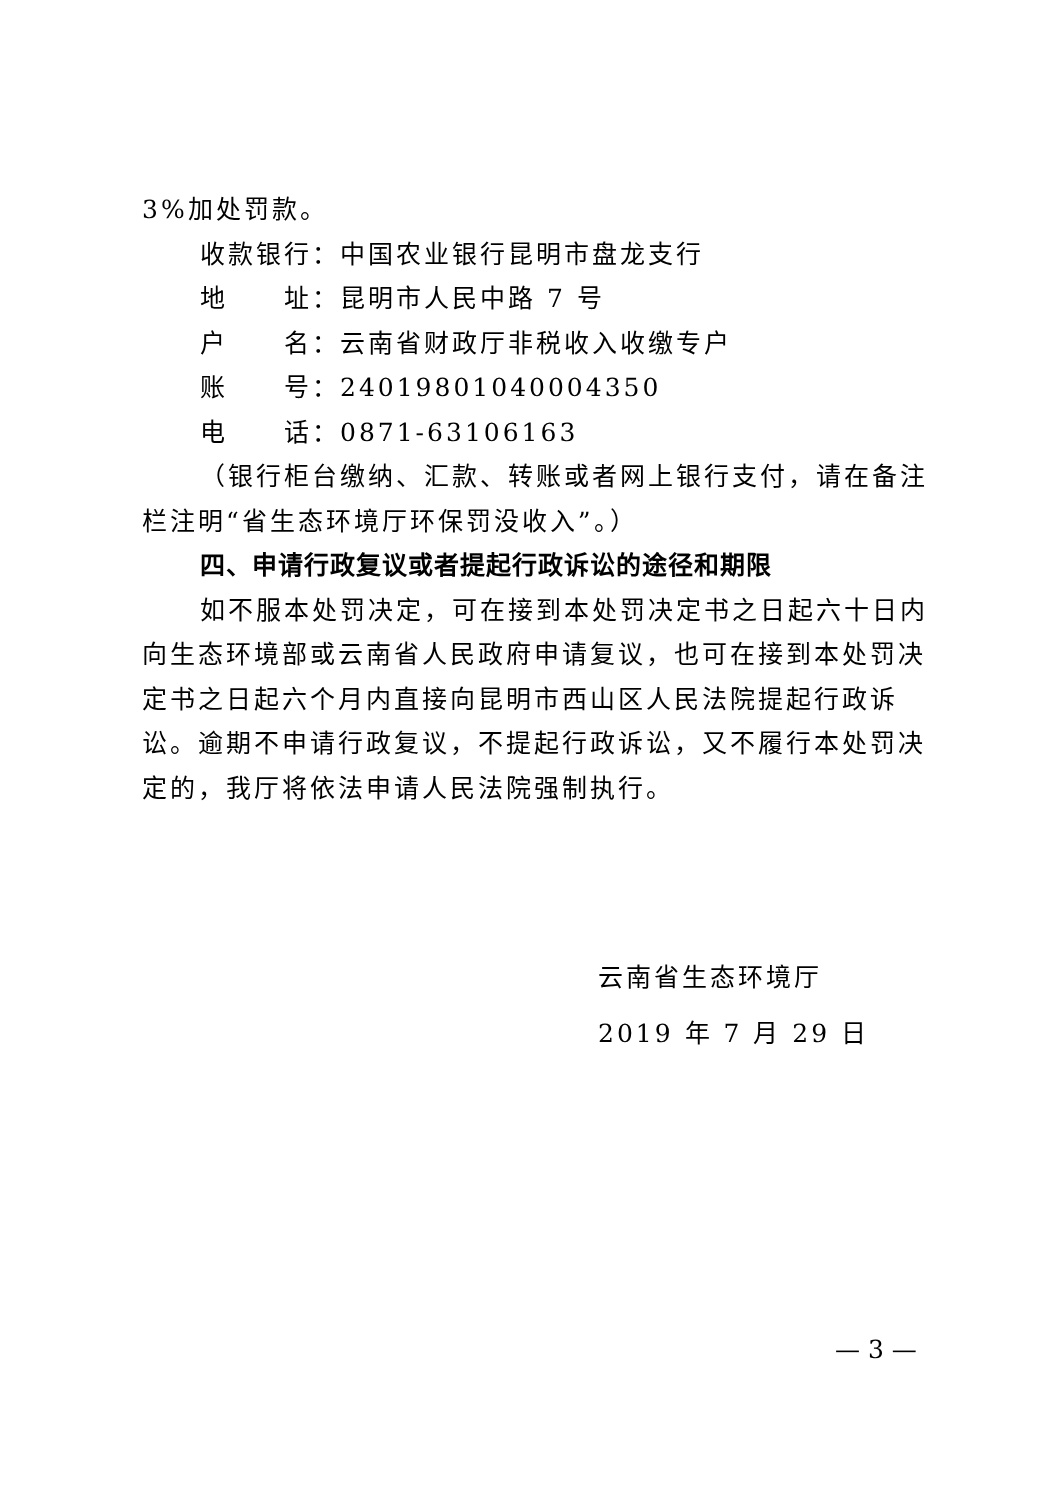3%加处罚款。
收款银行：中国农业银行昆明市盘龙支行
地　　址：昆明市人民中路 7 号
户　　名：云南省财政厅非税收入收缴专户
账　　号：240198010400043​50
电　　话：0871-63106163
（银行柜台缴纳、汇款、转账或者网上银行支付，请在备注栏注明“省生态环境厅环保罚没收入”。）
四、申请行政复议或者提起行政诉讼的途径和期限
如不服本处罚决定，可在接到本处罚决定书之日起六十日内向生态环境部或云南省人民政府申请复议，也可在接到本处罚决定书之日起六个月内直接向昆明市西山区人民法院提起行政诉讼。逾期不申请行政复议，不提起行政诉讼，又不履行本处罚决定的，我厅将依法申请人民法院强制执行。
云南省生态环境厅
2019 年 7 月 29 日
— 3 —